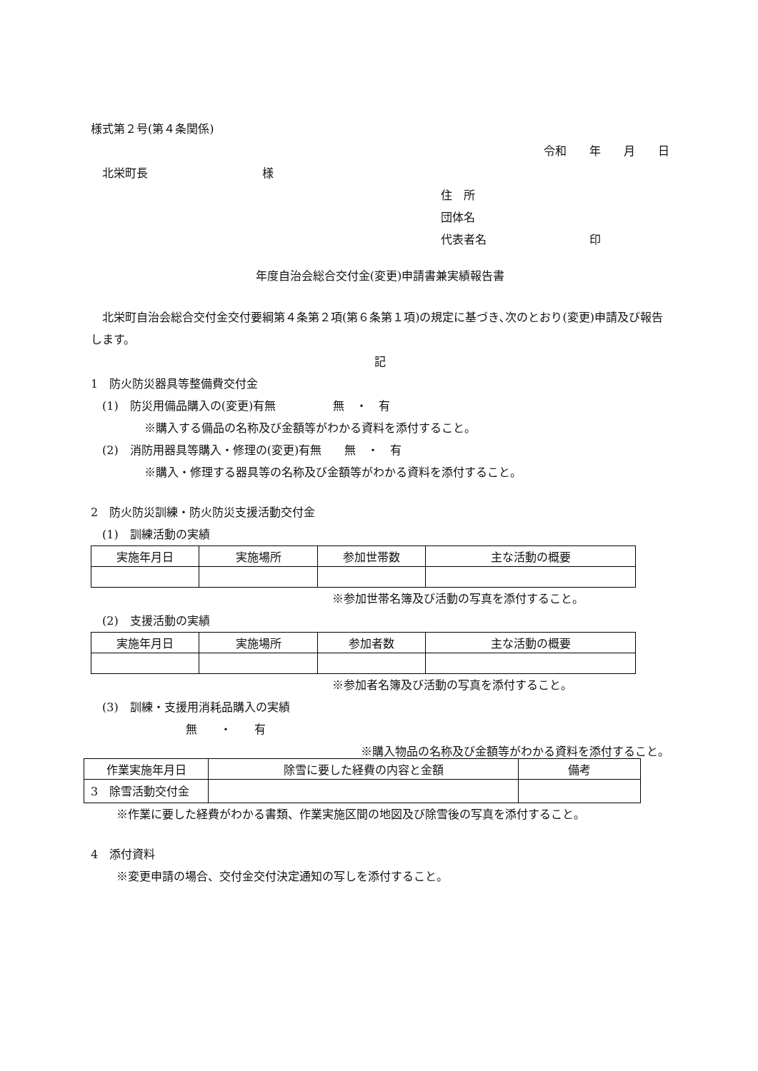様式第２号(第４条関係)
令和　　年　　月　　日
　北栄町長　　　　　　　　　　様
住　所
団体名
代表者名　　　　　　　　　印
年度自治会総合交付金(変更)申請書兼実績報告書
　北栄町自治会総合交付金交付要綱第４条第２項(第６条第１項)の規定に基づき､次のとおり(変更)申請及び報告します。
記
1　防火防災器具等整備費交付金
　(1)　防災用備品購入の(変更)有無　　　　　無　・　有
※購入する備品の名称及び金額等がわかる資料を添付すること。
　(2)　消防用器具等購入・修理の(変更)有無　　無　・　有
※購入・修理する器具等の名称及び金額等がわかる資料を添付すること。
2　防火防災訓練・防火防災支援活動交付金
　(1)　訓練活動の実績
| 実施年月日 | 実施場所 | 参加世帯数 | 主な活動の概要 |
| --- | --- | --- | --- |
※参加世帯名簿及び活動の写真を添付すること。
　(2)　支援活動の実績
| 実施年月日 | 実施場所 | 参加者数 | 主な活動の概要 |
| --- | --- | --- | --- |
※参加者名簿及び活動の写真を添付すること。
　(3)　訓練・支援用消耗品購入の実績
無　　・　　有
※購入物品の名称及び金額等がわかる資料を添付すること。
3　除雪活動交付金
| 作業実施年月日 | 除雪に要した経費の内容と金額 | 備考 |
| --- | --- | --- |
※作業に要した経費がわかる書類、作業実施区間の地図及び除雪後の写真を添付すること。
4　添付資料
※変更申請の場合、交付金交付決定通知の写しを添付すること。